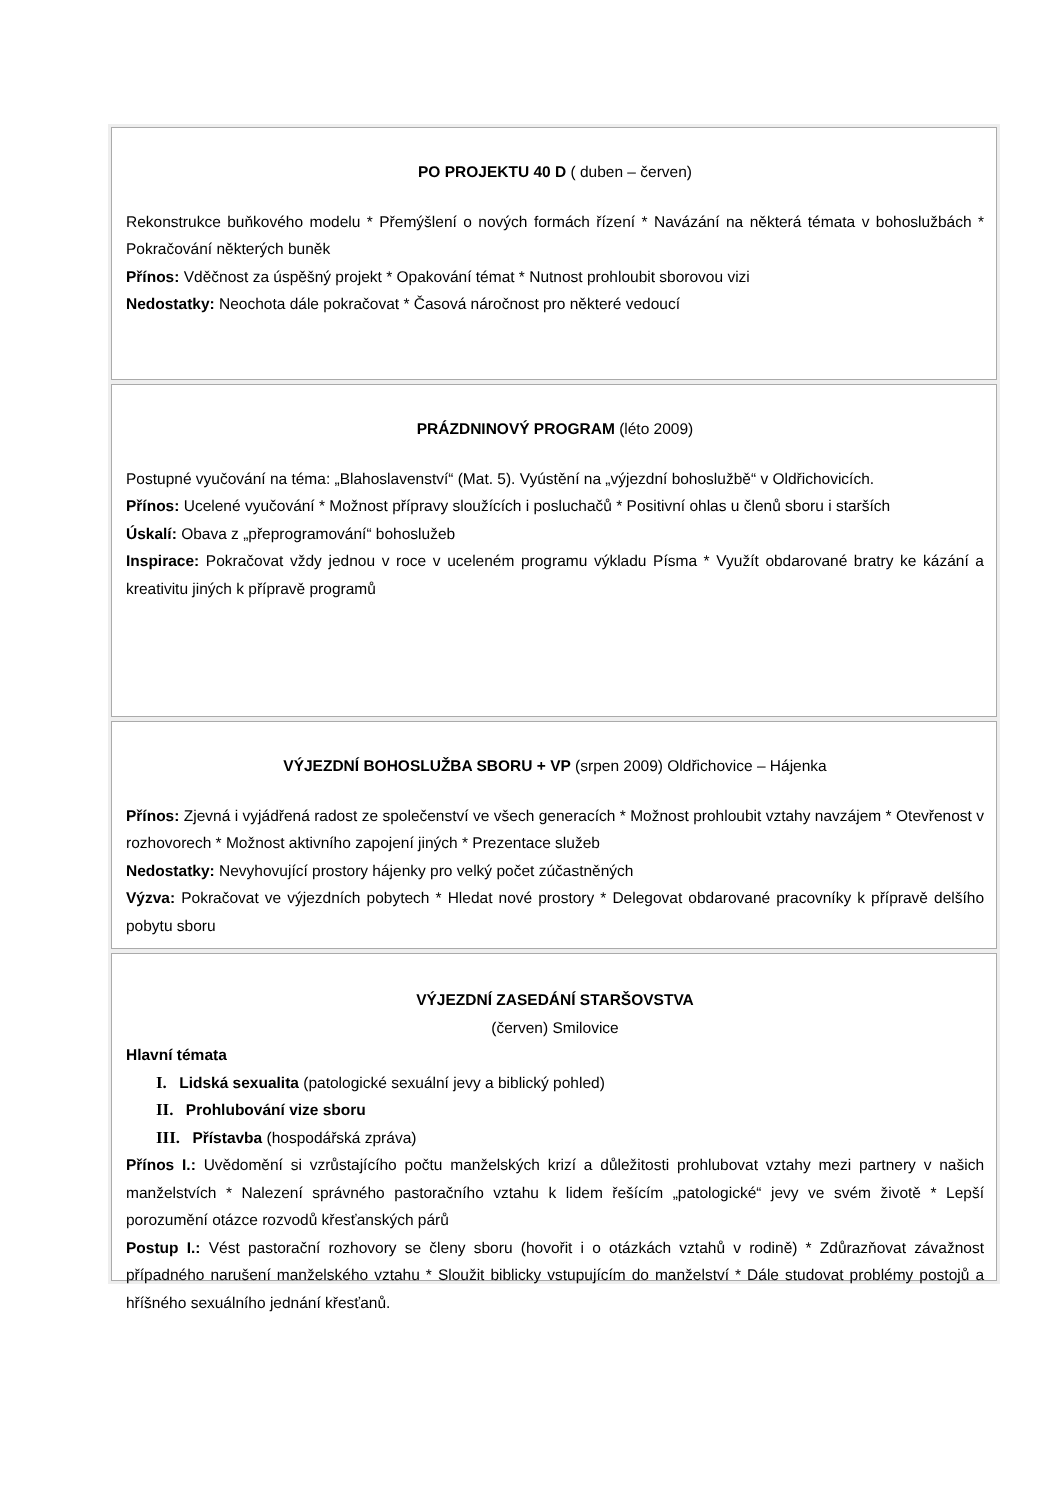PO PROJEKTU 40 D ( duben – červen)
Rekonstrukce buňkového modelu * Přemýšlení o nových formách řízení * Navázání na některá témata v bohoslužbách * Pokračování některých buněk
Přínos: Vděčnost za úspěšný projekt * Opakování témat * Nutnost prohloubit sborovou vizi
Nedostatky: Neochota dále pokračovat * Časová náročnost pro některé vedoucí
PRÁZDNINOVÝ PROGRAM (léto 2009)
Postupné vyučování na téma: „Blahoslavenství“ (Mat. 5). Vyústění na „výjezdní bohoslužbě“ v Oldřichovicích.
Přínos: Ucelené vyučování * Možnost přípravy sloužících i posluchačů * Positivní ohlas u členů sboru i starších
Úskalí: Obava z „přeprogramování“ bohoslužeb
Inspirace: Pokračovat vždy jednou v roce v uceleném programu výkladu Písma * Využít obdarované bratry ke kázání a kreativitu jiných k přípravě programů
VÝJEZDNÍ BOHOSLUŽBA SBORU + VP (srpen 2009) Oldřichovice – Hájenka
Přínos: Zjevná i vyjádřená radost ze společenství ve všech generacích * Možnost prohloubit vztahy navzájem * Otevřenost v rozhovorech * Možnost aktivního zapojení jiných * Prezentace služeb
Nedostatky: Nevyhovující prostory hájenky pro velký počet zúčastněných
Výzva: Pokračovat ve výjezdních pobytech * Hledat nové prostory * Delegovat obdarované pracovníky k přípravě delšího pobytu sboru
VÝJEZDNÍ ZASEDÁNÍ STARŠOVSTVA
(červen) Smilovice
Hlavní témata
I. Lidská sexualita (patologické sexuální jevy a biblický pohled)
II. Prohlubování vize sboru
III. Přístavba (hospodářská zpráva)
Přínos I.: Uvědomění si vzrůstajícího počtu manželských krizí a důležitosti prohlubovat vztahy mezi partnery v našich manželstvích * Nalezení správného pastoračního vztahu k lidem řešícím „patologické“ jevy ve svém životě * Lepší porozumění otázce rozvodů křesťanských párů
Postup I.: Vést pastorační rozhovory se členy sboru (hovořit i o otázkách vztahů v rodině) * Zdůrazňovat závažnost případného narušení manželského vztahu * Sloužit biblicky vstupujícím do manželství * Dále studovat problémy postojů a hříšného sexuálního jednání křesťanů.